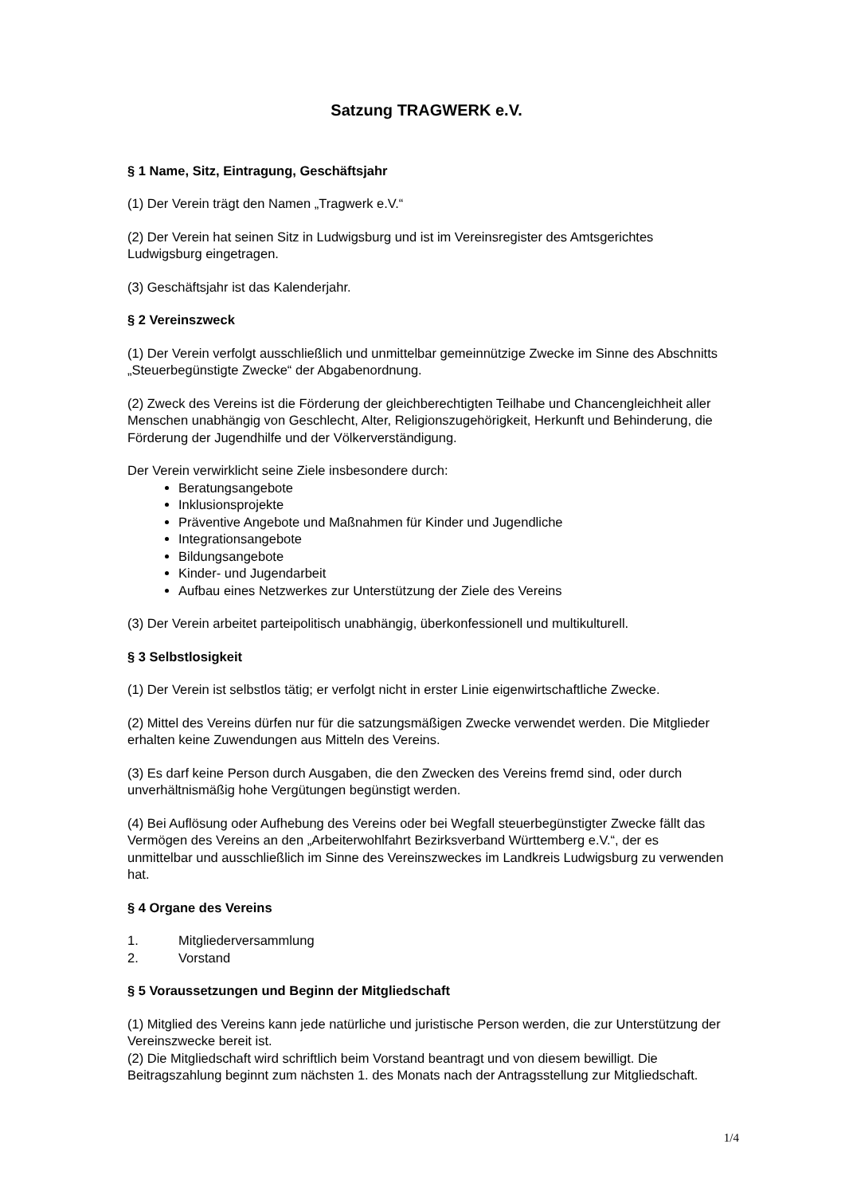Satzung TRAGWERK e.V.
§ 1 Name, Sitz, Eintragung, Geschäftsjahr
(1) Der Verein trägt den Namen „Tragwerk e.V.“
(2) Der Verein hat seinen Sitz in Ludwigsburg und ist im Vereinsregister des Amtsgerichtes Ludwigsburg eingetragen.
(3) Geschäftsjahr ist das Kalenderjahr.
§ 2 Vereinszweck
(1) Der Verein verfolgt ausschließlich und unmittelbar gemeinnützige Zwecke im Sinne des Abschnitts „Steuerbegünstigte Zwecke“ der Abgabenordnung.
(2) Zweck des Vereins ist die Förderung der gleichberechtigten Teilhabe und Chancengleichheit aller Menschen unabhängig von Geschlecht, Alter, Religionszugehörigkeit, Herkunft und Behinderung, die Förderung der Jugendhilfe und der Völkerverständigung.
Der Verein verwirklicht seine Ziele insbesondere durch:
Beratungsangebote
Inklusionsprojekte
Präventive Angebote und Maßnahmen für Kinder und Jugendliche
Integrationsangebote
Bildungsangebote
Kinder- und Jugendarbeit
Aufbau eines Netzwerkes zur Unterstützung der Ziele des Vereins
(3) Der Verein arbeitet parteipolitisch unabhängig, überkonfessionell und multikulturell.
§ 3 Selbstlosigkeit
(1) Der Verein ist selbstlos tätig; er verfolgt nicht in erster Linie eigenwirtschaftliche Zwecke.
(2) Mittel des Vereins dürfen nur für die satzungsmäßigen Zwecke verwendet werden. Die Mitglieder erhalten keine Zuwendungen aus Mitteln des Vereins.
(3) Es darf keine Person durch Ausgaben, die den Zwecken des Vereins fremd sind, oder durch unverhältnismäßig hohe Vergütungen begünstigt werden.
(4) Bei Auflösung oder Aufhebung des Vereins oder bei Wegfall steuerbegünstigter Zwecke fällt das Vermögen des Vereins an den „Arbeiterwohlfahrt Bezirksverband Württemberg e.V.“, der es unmittelbar und ausschließlich im Sinne des Vereinszweckes im Landkreis Ludwigsburg zu verwenden hat.
§ 4 Organe des Vereins
1. Mitgliederversammlung
2. Vorstand
§ 5 Voraussetzungen und Beginn der Mitgliedschaft
(1) Mitglied des Vereins kann jede natürliche und juristische Person werden, die zur Unterstützung der Vereinszwecke bereit ist.
(2) Die Mitgliedschaft wird schriftlich beim Vorstand beantragt und von diesem bewilligt. Die Beitragszahlung beginnt zum nächsten 1. des Monats nach der Antragsstellung zur Mitgliedschaft.
1/4